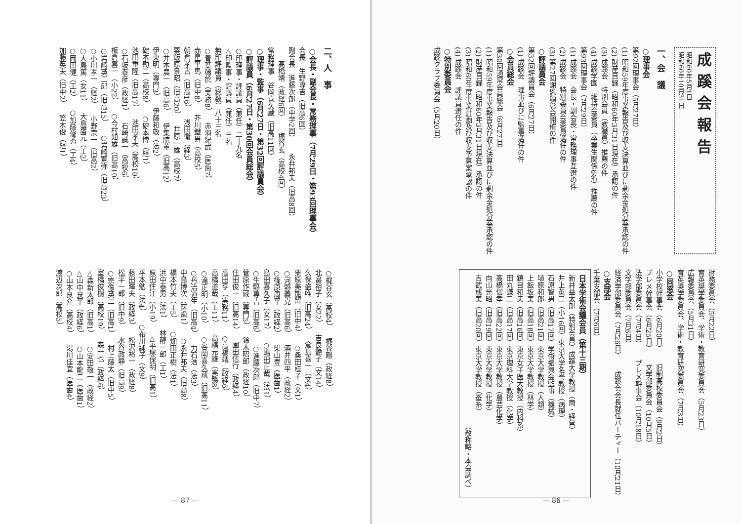成蹊会報告
昭和60年5月1日
昭和60年10月31日
一、会　議
○理事会
第92回理事会（5月27日）
(1) 昭和59年度事業報告及び収支決算並びに剰余金処分案承認の件
(2) 財産目録（昭和60年3月31日現在）承認の件
(3) 成蹊会　特別会員（教職員）推薦の件
(4) 成蹊学園　維持会委員（卒業生関係6名）推薦の件
第93回理事会（7月29日）
(1) 成蹊会　会長・副会長・常務理事互選の件
(2) 成蹊会　特別委員会委員選任の件
(3) 第27回謝恩頌彰会開催の件
○評議員会
第32回評議員会（6月27日）
(1) 成蹊会　理事並びに監事選任の件
○会員総会
第30回通常会員総会（6月27日）
(1) 昭和59年度事業報告及び収支決算並びに剰余金処分案承認の件
(2) 財産目録（昭和60年3月31日現在）承認の件
(3) 昭和60年度事業計画及び収支予算案承認の件
(4) 成蹊会　評議員選任の件
○特別委員会
成蹊クラブ委員会（5月20日）
財務委員会（5月22日）
育英奨学委員会、学術・教育研究委員会（5月23日）
広報委員会（5月31日）
育英奨学委員会、学術・教育研究委員会（7月3日）
○同窓会
小学校幹事会（6月20日） 旧制高校委員会（9月2日）
プレメ幹事会（6月25日） 文学部委員会（10月5日）
法学部委員会（7月4日） プレメ幹事会（10月18日）
文学部委員会（7月6日）
経済学部委員会（7月26日） 成蹊会会長就任パーティー（10月21日）
○支部会
千葉支部会（7月6日）
日本学術会議会員（第十三期）
新井益太郎（特別会員）成蹊大学教授（商・経営）
井上英二（小16回）東京大学名誉教授（病理）
石原智男（旧高17回）学術振興会監事（機械）
埴原和郎（旧高21回）東京大学教授（人類）
上飯坂実（旧高18回）東京大学教授（林学）
鎮目和夫（旧高16回）東京女子医大教授（内科系）
田丸謙二（旧高17回）東京理科大学教授（化学）
高橋信孝（旧高22回）東京大学教授（農芸化学）
向山光昭（旧高19回）東京大学教授（化学）
吉武成美（旧高20回）東京大学教授（蚕糸）
（敬称略・本会調べ）
— 86 —
二、人　事
○会長・副会長・常務理事（7月29日・第93回理事会）
会長　生野専吉（旧高6回）
副会長　進藤次郎（中学2回） 永井邦夫（旧高8回）
　　高橋靖（政経6回） 梶谷玄（高校4回）
常務理事　谷岡喜久蔵（旧高11回）
○理事・監事（6月27日・第32回評議員会）
○評議員（6月27日・第30回会員総会）
○印理事・評議員（兼任）二十九名
△印監事・評議員（兼任）三名
無印評議員（総数）八十三名
○青葉翰於（実務8） 赤羽紀武（医歯7）
赤星平馬（旧中8） 芥川鐵男（高校5）
朝倉孝吉（旧高16） 浅田衛（経3）
粟飯原景昭（旧高20） 井原一雄（高校7）
○井本農一（旧高6） 伊集院董（旧高12）
伊東明（専門3） 伊藤和敬（法2）
碇本勘二（高校8） ○碇本博（経1）
池田重隆（旧高17） 池田孝夫（高校10）
○石坂泰彦（政経1） 石崎誠一（高校6）
板倉喜一（小22） ○今村知雄（旧高10）
○岩崎英二郎（旧高15） ○岩崎寛弥（旧高23）
○小川孝一（経2） 小野宗一（旧高2）
○大島篤（女11） 大島庸元（工2）
○岡田健（工2） ○加藤俊秀（工4）
加藤英夫（旧中2） 笠木俊（経1）
○梶谷玄（高校4） 梶谷剛（政経8）
北畠裕子（女22） 吉良艶子（文14）
久保盛唯（旧高24） 倉島喜一（文4）
栗原美能留（旧中4） ○桑田桂子（文1）
○河野義克（旧高6） 酒井四平（政経2）
○篠原周平（政経2） 柴山豊（医歯1）
島田喜久子（女17） ○嶋田正哉（法1）
○生野専吉（旧高6） ○進藤次郎（旧中7）
菅原作蔵（専門5） 鈴木昭郎（政経10）
住田俊一（旧高14） 園田信行（政経4）
高田亨（実務11） ○高橋靖（政経6）
高橋道哉（工11） 高橋元雄（実務8）
○滝正明（小10） ○谷岡喜久蔵（旧高11）
○丹治道生（旧高4） 力石浩（法3）
中島博次（医歯1） ○永井邦夫（旧高8）
橋本竹夫（工5） ○畑田正樹（法1）
浜中泰男（法1） 林醇一郎（工1）
原田住江（小19） △平塚保明（旧高1）
平本勉（法4） ○布川純子（文9）
藤田暉夫（政経3） 松沢裕一（政経8）
松平一郎（旧中9） 水谷政静（旧高9）
○宗像英二（旧高1） 村上藤太（旧中5）
室橋俊樹（高校19） 森一也（政経6）
△森新太郎（旧高1） ○安田敬一（政経2）
△山中良平（政経6） ○山本龍二（医歯1）
○山本良介（高校4） 湯川佳宜（医歯4）
渡辺次郎（高校5）
— 87 —